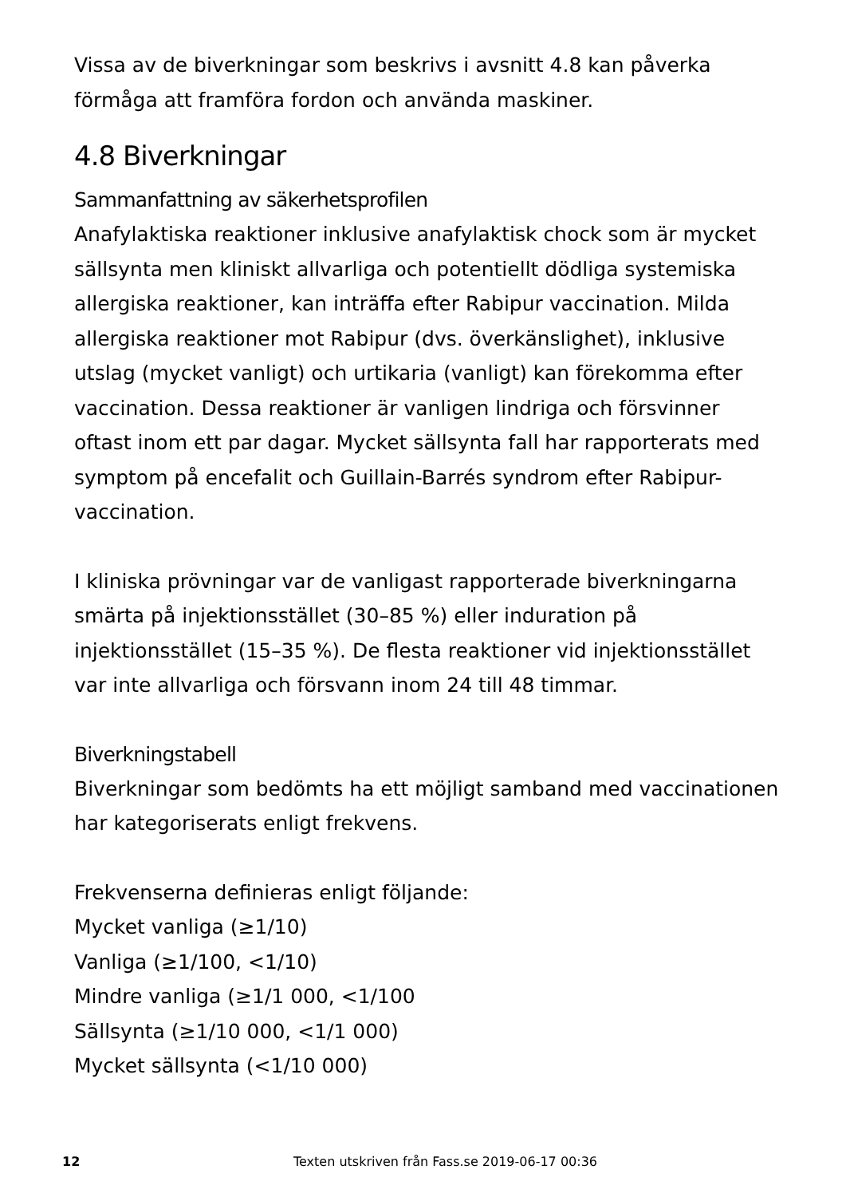Vissa av de biverkningar som beskrivs i avsnitt 4.8 kan påverka förmåga att framföra fordon och använda maskiner.
4.8 Biverkningar
Sammanfattning av säkerhetsprofilen
Anafylaktiska reaktioner inklusive anafylaktisk chock som är mycket sällsynta men kliniskt allvarliga och potentiellt dödliga systemiska allergiska reaktioner, kan inträffa efter Rabipur vaccination. Milda allergiska reaktioner mot Rabipur (dvs. överkänslighet), inklusive utslag (mycket vanligt) och urtikaria (vanligt) kan förekomma efter vaccination. Dessa reaktioner är vanligen lindriga och försvinner oftast inom ett par dagar. Mycket sällsynta fall har rapporterats med symptom på encefalit och Guillain-Barrés syndrom efter Rabipur-vaccination.
I kliniska prövningar var de vanligast rapporterade biverkningarna smärta på injektionsstället (30–85 %) eller induration på injektionsstället (15–35 %). De flesta reaktioner vid injektionsstället var inte allvarliga och försvann inom 24 till 48 timmar.
Biverkningstabell
Biverkningar som bedömts ha ett möjligt samband med vaccinationen har kategoriserats enligt frekvens.
Frekvenserna definieras enligt följande:
Mycket vanliga (≥1/10)
Vanliga (≥1/100, <1/10)
Mindre vanliga (≥1/1 000, <1/100
Sällsynta (≥1/10 000, <1/1 000)
Mycket sällsynta (<1/10 000)
12 Texten utskriven från Fass.se 2019-06-17 00:36